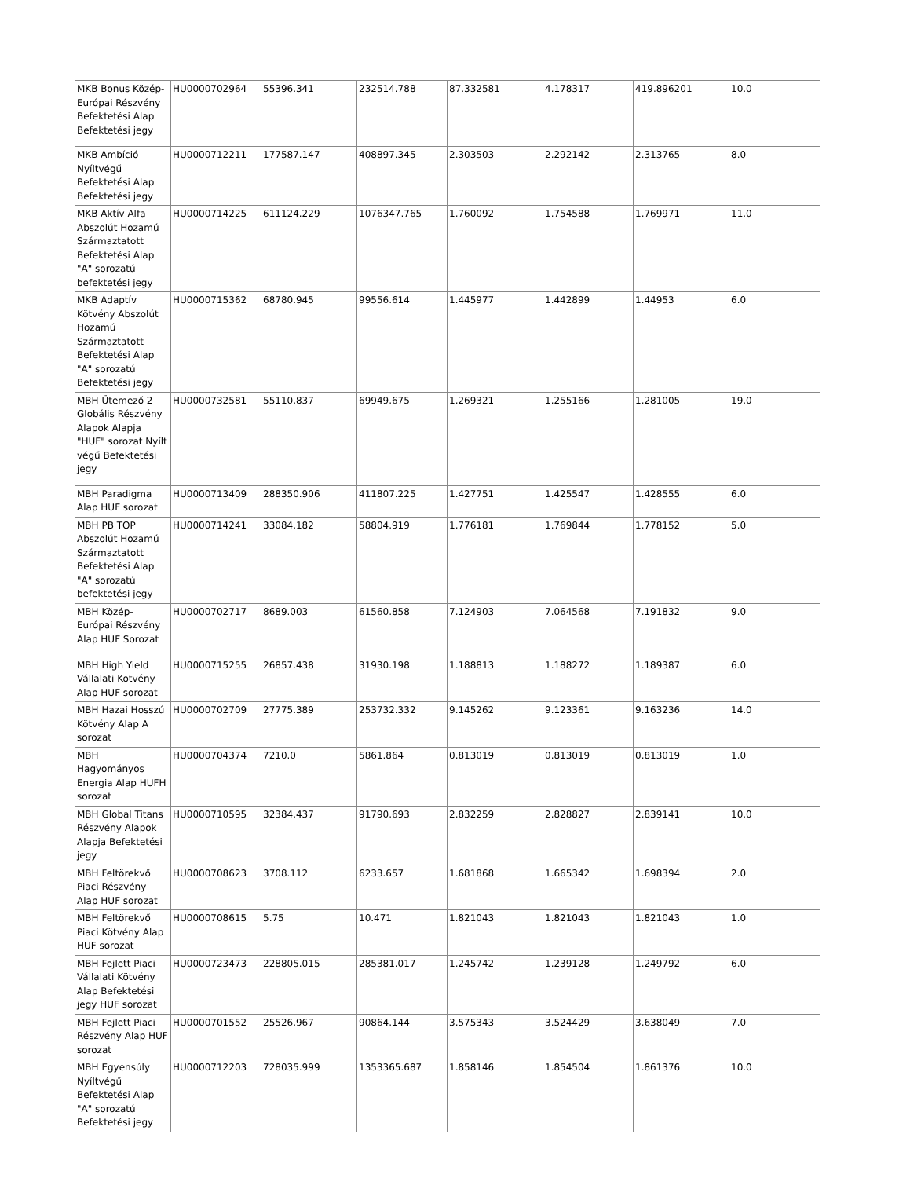| MKB Bonus Közép-Európai Részvény Befektetési Alap Befektetési jegy | HU0000702964 | 55396.341 | 232514.788 | 87.332581 | 4.178317 | 419.896201 | 10.0 |
| MKB Ambíció Nyíltvégű Befektetési Alap Befektetési jegy | HU0000712211 | 177587.147 | 408897.345 | 2.303503 | 2.292142 | 2.313765 | 8.0 |
| MKB Aktív Alfa Abszolút Hozamú Származtatott Befektetési Alap "A" sorozatú befektetési jegy | HU0000714225 | 611124.229 | 1076347.765 | 1.760092 | 1.754588 | 1.769971 | 11.0 |
| MKB Adaptív Kötvény Abszolút Hozamú Származtatott Befektetési Alap "A" sorozatú Befektetési jegy | HU0000715362 | 68780.945 | 99556.614 | 1.445977 | 1.442899 | 1.44953 | 6.0 |
| MBH Ütemező 2 Globális Részvény Alapok Alapja "HUF" sorozat Nyílt végű Befektetési jegy | HU0000732581 | 55110.837 | 69949.675 | 1.269321 | 1.255166 | 1.281005 | 19.0 |
| MBH Paradigma Alap HUF sorozat | HU0000713409 | 288350.906 | 411807.225 | 1.427751 | 1.425547 | 1.428555 | 6.0 |
| MBH PB TOP Abszolút Hozamú Származtatott Befektetési Alap "A" sorozatú befektetési jegy | HU0000714241 | 33084.182 | 58804.919 | 1.776181 | 1.769844 | 1.778152 | 5.0 |
| MBH Közép-Európai Részvény Alap HUF Sorozat | HU0000702717 | 8689.003 | 61560.858 | 7.124903 | 7.064568 | 7.191832 | 9.0 |
| MBH High Yield Vállalati Kötvény Alap HUF sorozat | HU0000715255 | 26857.438 | 31930.198 | 1.188813 | 1.188272 | 1.189387 | 6.0 |
| MBH Hazai Hosszú Kötvény Alap A sorozat | HU0000702709 | 27775.389 | 253732.332 | 9.145262 | 9.123361 | 9.163236 | 14.0 |
| MBH Hagyományos Energia Alap HUFH sorozat | HU0000704374 | 7210.0 | 5861.864 | 0.813019 | 0.813019 | 0.813019 | 1.0 |
| MBH Global Titans Részvény Alapok Alapja Befektetési jegy | HU0000710595 | 32384.437 | 91790.693 | 2.832259 | 2.828827 | 2.839141 | 10.0 |
| MBH Feltörekvő Piaci Részvény Alap HUF sorozat | HU0000708623 | 3708.112 | 6233.657 | 1.681868 | 1.665342 | 1.698394 | 2.0 |
| MBH Feltörekvő Piaci Kötvény Alap HUF sorozat | HU0000708615 | 5.75 | 10.471 | 1.821043 | 1.821043 | 1.821043 | 1.0 |
| MBH Fejlett Piaci Vállalati Kötvény Alap Befektetési jegy HUF sorozat | HU0000723473 | 228805.015 | 285381.017 | 1.245742 | 1.239128 | 1.249792 | 6.0 |
| MBH Fejlett Piaci Részvény Alap HUF sorozat | HU0000701552 | 25526.967 | 90864.144 | 3.575343 | 3.524429 | 3.638049 | 7.0 |
| MBH Egyensúly Nyíltvégű Befektetési Alap "A" sorozatú Befektetési jegy | HU0000712203 | 728035.999 | 1353365.687 | 1.858146 | 1.854504 | 1.861376 | 10.0 |